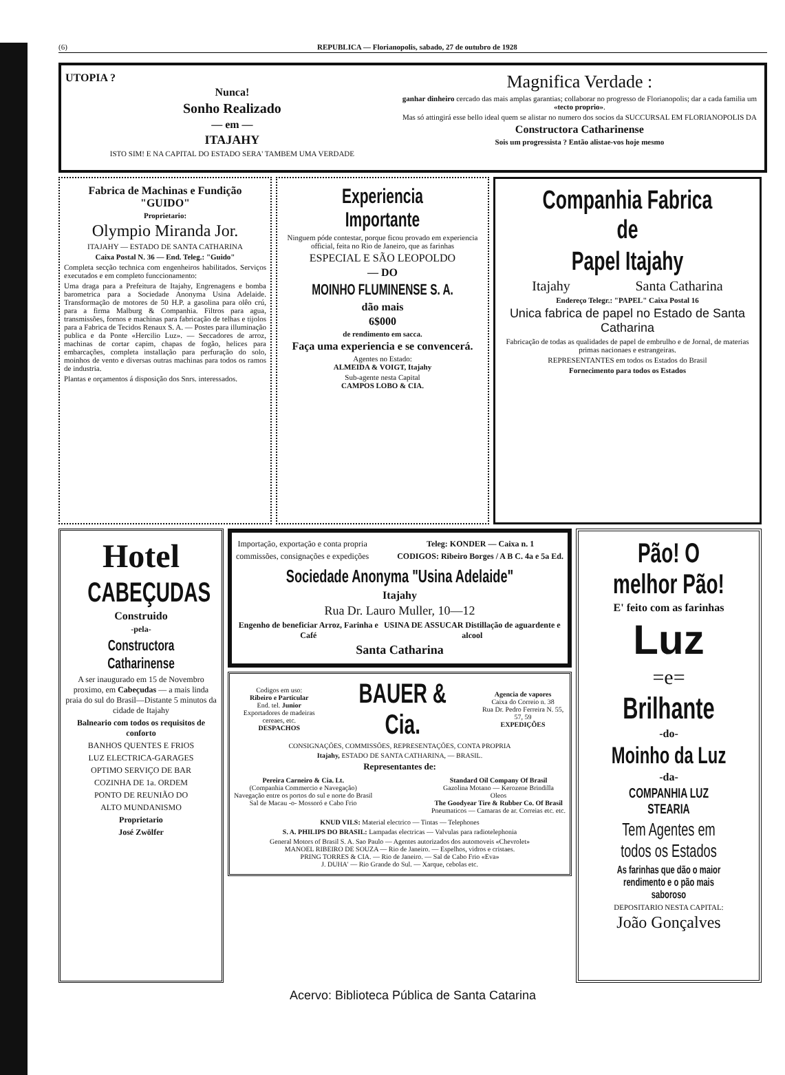(6) REPUBLICA — Florianopolis, sabado, 27 de outubro de 1928
UTOPIA ?
Nunca!
Sonho Realizado
— em —
ITAJAHY
ISTO SIM! E NA CAPITAL DO ESTADO SERA' TAMBEM UMA VERDADE
Magnifica Verdade :
ganhar dinheiro cercado das mais amplas garantias; collaborar no progresso de Florianopolis; dar a cada familia um «tecto proprio».
Mas só attingirá esse bello ideal quem se alistar no numero dos socios da SUCCURSAL EM FLORIANOPOLIS DA
Constructora Catharinense
Sois um progressista ? Então alistae-vos hoje mesmo
Fabrica de Machinas e Fundição "GUIDO"
Proprietario:
Olympio Miranda Jor.
ITAJAHY — ESTADO DE SANTA CATHARINA
Caixa Postal N. 36 — End. Teleg.: "Guido"
Completa secção technica com engenheiros habilitados. Serviços executados e em completo funccionamento:
Uma draga para a Prefeitura de Itajahy, Engrenagens e bomba barometrica para a Sociedade Anonyma Usina Adelaide. Transformação de motores de 50 H.P. a gasolina para olêo crú, para a firma Malburg & Companhia. Filtros para agua, transmissões, fornos e machinas para fabricação de telhas e tijolos para a Fabrica de Tecidos Renaux S. A. — Postes para illuminação publica e da Ponte «Hercilio Luz». — Seccadores de arroz, machinas de cortar capim, chapas de fogão, helices para embarcações, completa installação para perfuração do solo, moinhos de vento e diversas outras machinas para todos os ramos de industria.
Plantas e orçamentos á disposição dos Snrs. interessados.
Experiencia Importante
Ninguem póde contestar, porque ficou provado em experiencia official, feita no Rio de Janeiro, que as farinhas
ESPECIAL E SÃO LEOPOLDO
— DO
MOINHO FLUMINENSE S. A.
dão mais
6$000
de rendimento em sacca.
Faça uma experiencia e se convencerá.
Agentes no Estado:
ALMEIDA & VOIGT, Itajahy
Sub-agente nesta Capital
CAMPOS LOBO & CIA.
Companhia Fabrica de
Papel Itajahy
Itajahy Santa Catharina
Endereço Telegr.: "PAPEL" Caixa Postal 16
Unica fabrica de papel no Estado de Santa Catharina
Fabricação de todas as qualidades de papel de embrulho e de Jornal, de materias primas nacionaes e estrangeiras.
REPRESENTANTES em todos os Estados do Brasil
Fornecimento para todos os Estados
Hotel
CABEÇUDAS
Construido
-pela-
Constructora Catharinense
A ser inaugurado em 15 de Novembro proximo, em Cabeçudas — a mais linda praia do sul do Brasil—Distante 5 minutos da cidade de Itajahy
Balneario com todos os requisitos de conforto
BANHOS QUENTES E FRIOS
LUZ ELECTRICA-GARAGES
OPTIMO SERVIÇO DE BAR
COZINHA DE 1a. ORDEM
PONTO DE REUNIÃO DO
ALTO MUNDANISMO
Proprietario
José Zwölfer
Importação, exportação e conta propria
commissões, consignações e expedições
Teleg: KONDER — Caixa n. 1
CODIGOS: Ribeiro Borges / A B C. 4a e 5a Ed.
Sociedade Anonyma "Usina Adelaide"
Itajahy
Rua Dr. Lauro Muller, 10—12
Engenho de beneficiar Arroz, Farinha e Café USINA DE ASSUCAR Distillação de aguardente e alcool
Santa Catharina
Codigos em uso:
Ribeiro e Particular
End. tel. Junior
Exportadores de madeiras cereaes, etc.
DESPACHOS
BAUER & Cia.
Agencia de vapores
Caixa do Correio n. 38
Rua Dr. Pedro Ferreira N. 55, 57, 59
EXPEDIÇÕES
CONSIGNAÇÕES, COMMISSÕES, REPRESENTAÇÕES, CONTA PROPRIA
Itajahy, ESTADO DE SANTA CATHARINA, — BRASIL.
Representantes de:
Pereira Carneiro & Cia. Lt.
(Companhia Commercio e Navegação)
Navegação entre os portos do sul e norte do Brasil
Sal de Macau -o- Mossoró e Cabo Frio
Standard Oil Company Of Brasil
Gazolina Motano — Kerozene Brindilla
Oleos
The Goodyear Tire & Rubber Co. Of Brasil
Pneumaticos — Camaras de ar. Correias etc. etc.
KNUD VILS: Material electrico — Tintas — Telephones
S. A. PHILIPS DO BRASIL: Lampadas electricas — Valvulas para radiotelephonia
General Motors of Brasil S. A. Sao Paulo — Agentes autorizados dos automoveis «Chevrolet»
MANOEL RIBEIRO DE SOUZA — Rio de Janeiro. — Espelhos, vidros e cristaes.
PRING TORRES & CIA. — Rio de Janeiro. — Sal de Cabo Frio «Eva»
J. DUHA' — Rio Grande do Sul. — Xarque, cebolas etc.
Pão! O melhor Pão!
E' feito com as farinhas
Luz
=e=
Brilhante
-do-
Moinho da Luz
-da-
COMPANHIA LUZ STEARIA
Tem Agentes em todos os Estados
As farinhas que dão o maior rendimento e o pão mais saboroso
DEPOSITARIO NESTA CAPITAL:
João Gonçalves
Acervo: Biblioteca Pública de Santa Catarina